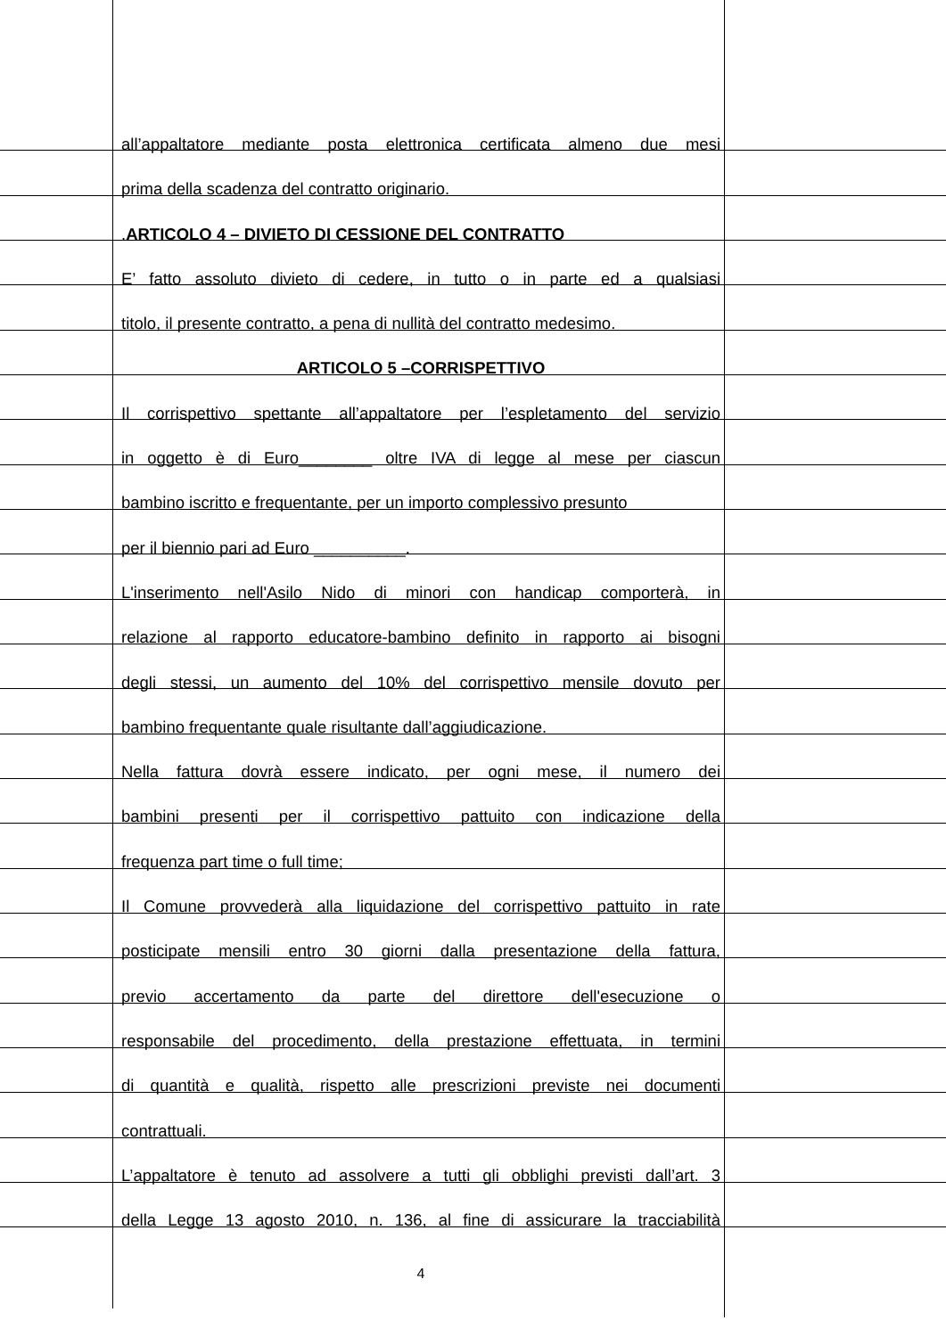all’appaltatore mediante posta elettronica certificata almeno due mesi
prima della scadenza del contratto originario.
.ARTICOLO 4 – DIVIETO DI CESSIONE DEL CONTRATTO
E’ fatto assoluto divieto di cedere, in tutto o in parte ed a qualsiasi
titolo, il presente contratto, a pena di nullità del contratto medesimo.
ARTICOLO 5 –CORRISPETTIVO
Il corrispettivo spettante all’appaltatore per l’espletamento del servizio
in oggetto è di Euro________ oltre IVA di legge al mese per ciascun
bambino iscritto e frequentante, per un importo complessivo presunto
per il biennio pari ad Euro __________.
L'inserimento nell'Asilo Nido di minori con handicap comporterà, in
relazione al rapporto educatore-bambino definito in rapporto ai bisogni
degli stessi, un aumento del 10% del corrispettivo mensile dovuto per
bambino frequentante quale risultante dall’aggiudicazione.
Nella fattura dovrà essere indicato, per ogni mese, il numero dei
bambini presenti per il corrispettivo pattuito con indicazione della
frequenza part time o full time;
Il Comune provvederà alla liquidazione del corrispettivo pattuito in rate
posticipate mensili entro 30 giorni dalla presentazione della fattura,
previo accertamento da parte del direttore dell'esecuzione o
responsabile del procedimento, della prestazione effettuata, in termini
di quantità e qualità, rispetto alle prescrizioni previste nei documenti
contrattuali.
L’appaltatore è tenuto ad assolvere a tutti gli obblighi previsti dall’art. 3
della Legge 13 agosto 2010, n. 136, al fine di assicurare la tracciabilità
4